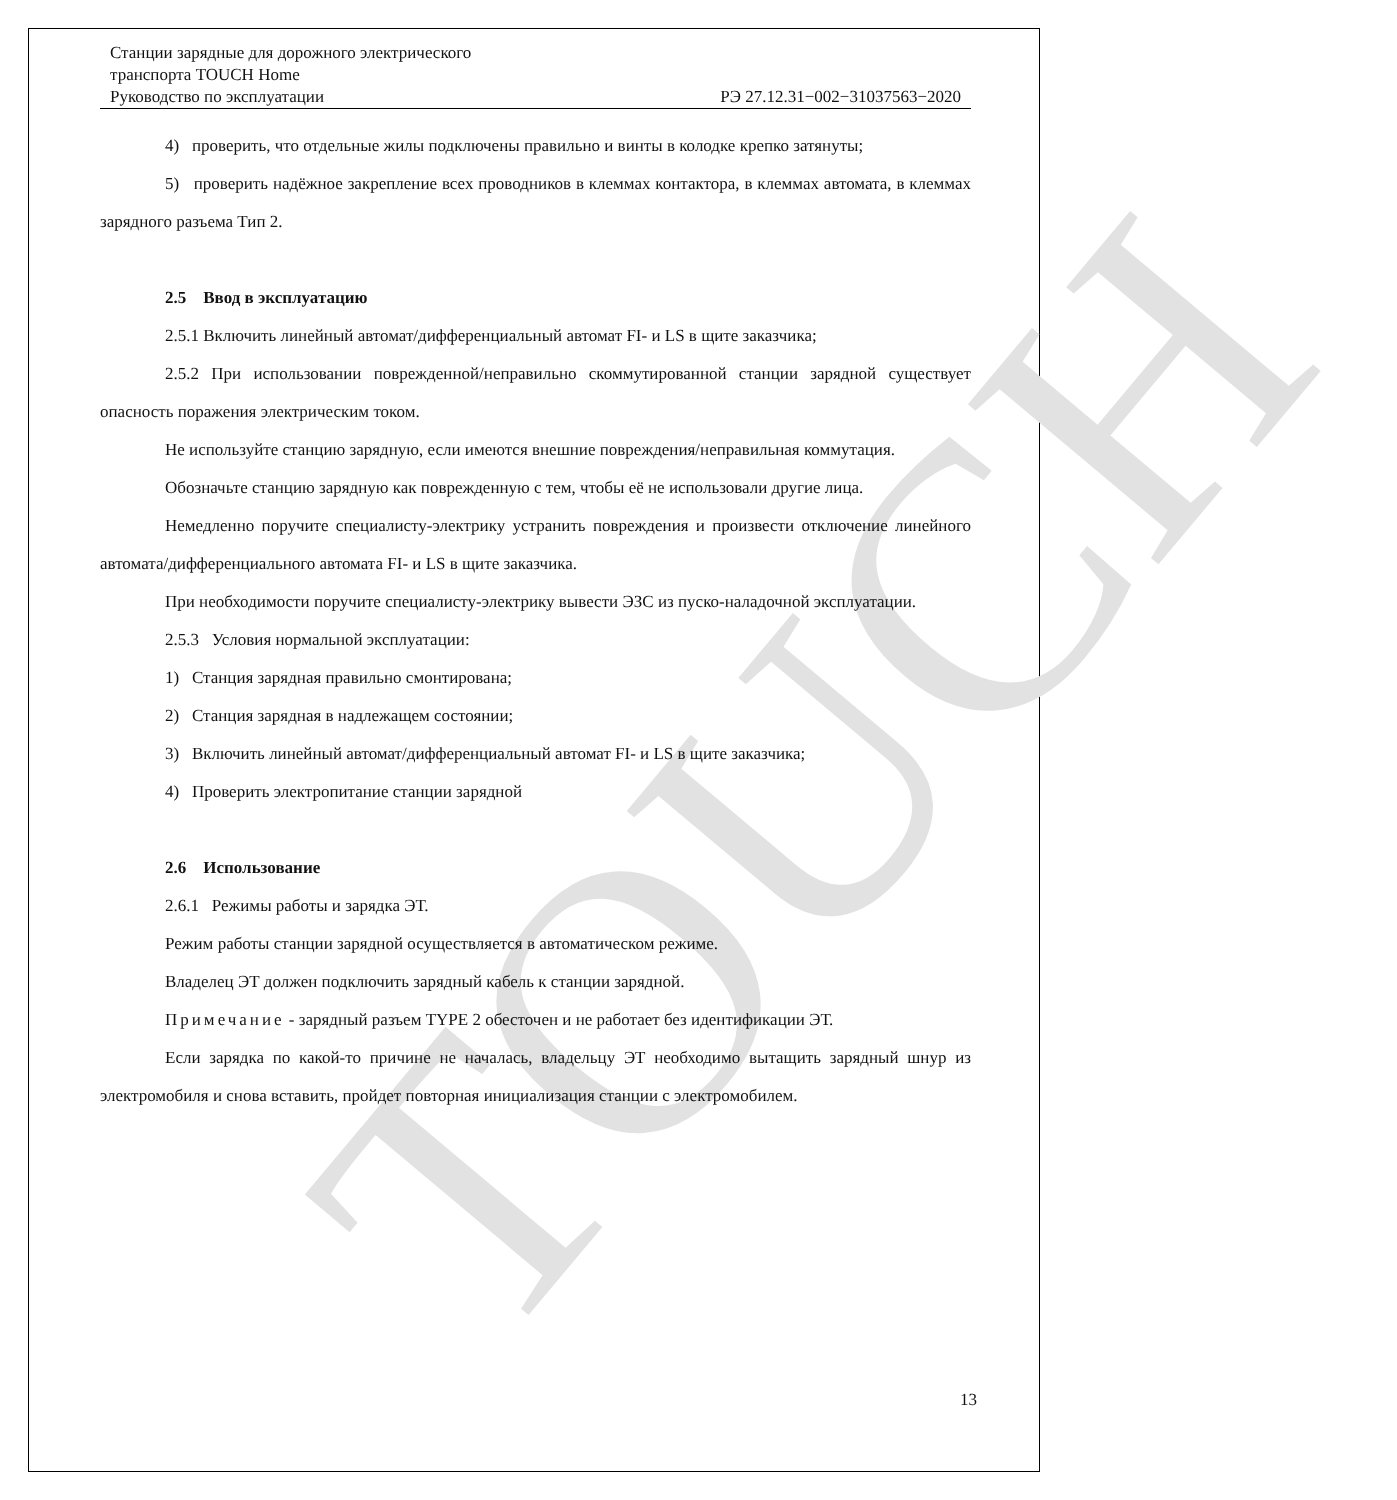TOUCH
Станции зарядные для дорожного электрического
транспорта TOUCH Home
Руководство по эксплуатации РЭ 27.12.31−002−31037563−2020
4) проверить, что отдельные жилы подключены правильно и винты в колодке крепко затянуты;
5) проверить надёжное закрепление всех проводников в клеммах контактора, в клеммах автомата, в клеммах зарядного разъема Тип 2.
2.5 Ввод в эксплуатацию
2.5.1 Включить линейный автомат/дифференциальный автомат FI- и LS в щите заказчика;
2.5.2 При использовании поврежденной/неправильно скоммутированной станции зарядной существует опасность поражения электрическим током.
Не используйте станцию зарядную, если имеются внешние повреждения/неправильная коммутация.
Обозначьте станцию зарядную как поврежденную с тем, чтобы её не использовали другие лица.
Немедленно поручите специалисту-электрику устранить повреждения и произвести отключение линейного автомата/дифференциального автомата FI- и LS в щите заказчика.
При необходимости поручите специалисту-электрику вывести ЭЗС из пуско-наладочной эксплуатации.
2.5.3 Условия нормальной эксплуатации:
1) Станция зарядная правильно смонтирована;
2) Станция зарядная в надлежащем состоянии;
3) Включить линейный автомат/дифференциальный автомат FI- и LS в щите заказчика;
4) Проверить электропитание станции зарядной
2.6 Использование
2.6.1 Режимы работы и зарядка ЭТ.
Режим работы станции зарядной осуществляется в автоматическом режиме.
Владелец ЭТ должен подключить зарядный кабель к станции зарядной.
Примечание - зарядный разъем TYPE 2 обесточен и не работает без идентификации ЭТ.
Если зарядка по какой-то причине не началась, владельцу ЭТ необходимо вытащить зарядный шнур из электромобиля и снова вставить, пройдет повторная инициализация станции с электромобилем.
13